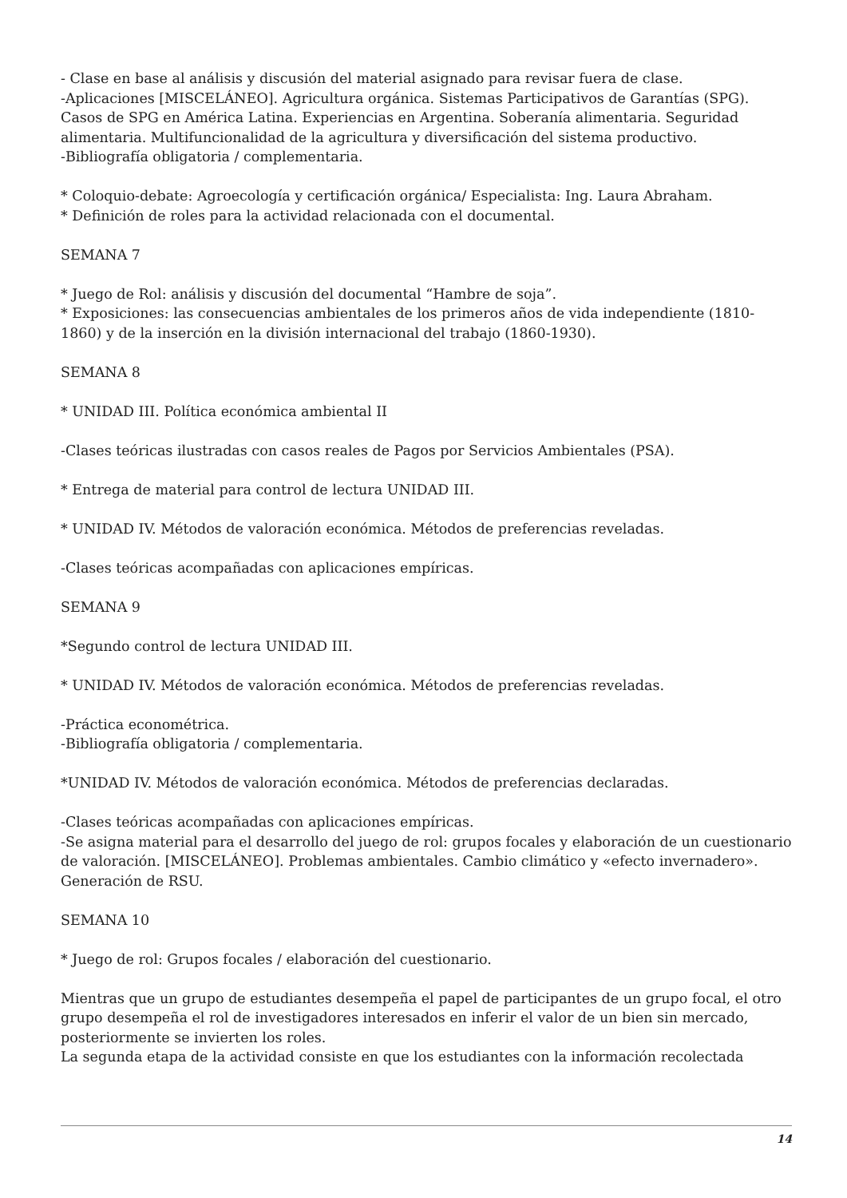- Clase en base al análisis y discusión del material asignado para revisar fuera de clase.
-Aplicaciones [MISCELÁNEO]. Agricultura orgánica. Sistemas Participativos de Garantías (SPG). Casos de SPG en América Latina. Experiencias en Argentina. Soberanía alimentaria. Seguridad alimentaria. Multifuncionalidad de la agricultura y diversificación del sistema productivo.
-Bibliografía obligatoria / complementaria.
* Coloquio-debate: Agroecología y certificación orgánica/ Especialista: Ing. Laura Abraham.
* Definición de roles para la actividad relacionada con el documental.
SEMANA 7
* Juego de Rol: análisis y discusión del documental “Hambre de soja”.
* Exposiciones: las consecuencias ambientales de los primeros años de vida independiente (1810-1860) y de la inserción en la división internacional del trabajo (1860-1930).
SEMANA 8
* UNIDAD III. Política económica ambiental II
-Clases teóricas ilustradas con casos reales de Pagos por Servicios Ambientales (PSA).
* Entrega de material para control de lectura UNIDAD III.
* UNIDAD IV. Métodos de valoración económica. Métodos de preferencias reveladas.
-Clases teóricas acompañadas con aplicaciones empíricas.
SEMANA 9
*Segundo control de lectura UNIDAD III.
* UNIDAD IV. Métodos de valoración económica. Métodos de preferencias reveladas.
-Práctica econométrica.
-Bibliografía obligatoria / complementaria.
*UNIDAD IV. Métodos de valoración económica. Métodos de preferencias declaradas.
-Clases teóricas acompañadas con aplicaciones empíricas.
-Se asigna material para el desarrollo del juego de rol: grupos focales y elaboración de un cuestionario de valoración. [MISCELÁNEO]. Problemas ambientales. Cambio climático y «efecto invernadero». Generación de RSU.
SEMANA 10
* Juego de rol: Grupos focales / elaboración del cuestionario.
Mientras que un grupo de estudiantes desempeña el papel de participantes de un grupo focal, el otro grupo desempeña el rol de investigadores interesados en inferir el valor de un bien sin mercado, posteriormente se invierten los roles.
La segunda etapa de la actividad consiste en que los estudiantes con la información recolectada
14